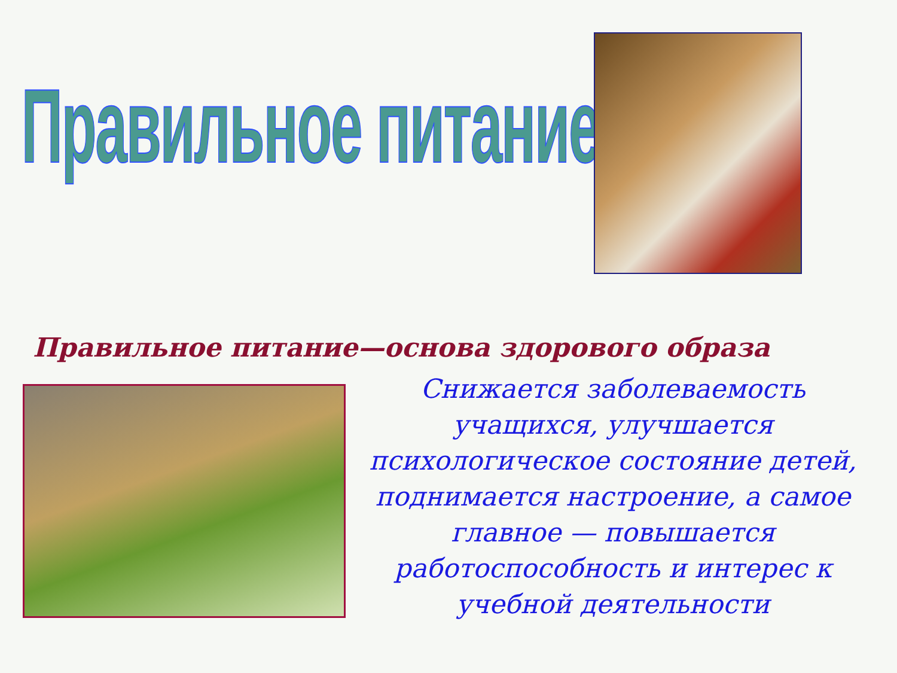Правильное питание
Правильное питание—основа здорового образа
Снижается заболеваемость учащихся, улучшается психологическое состояние детей, поднимается настроение, а самое главное — повышается работоспособность и интерес к учебной деятельности